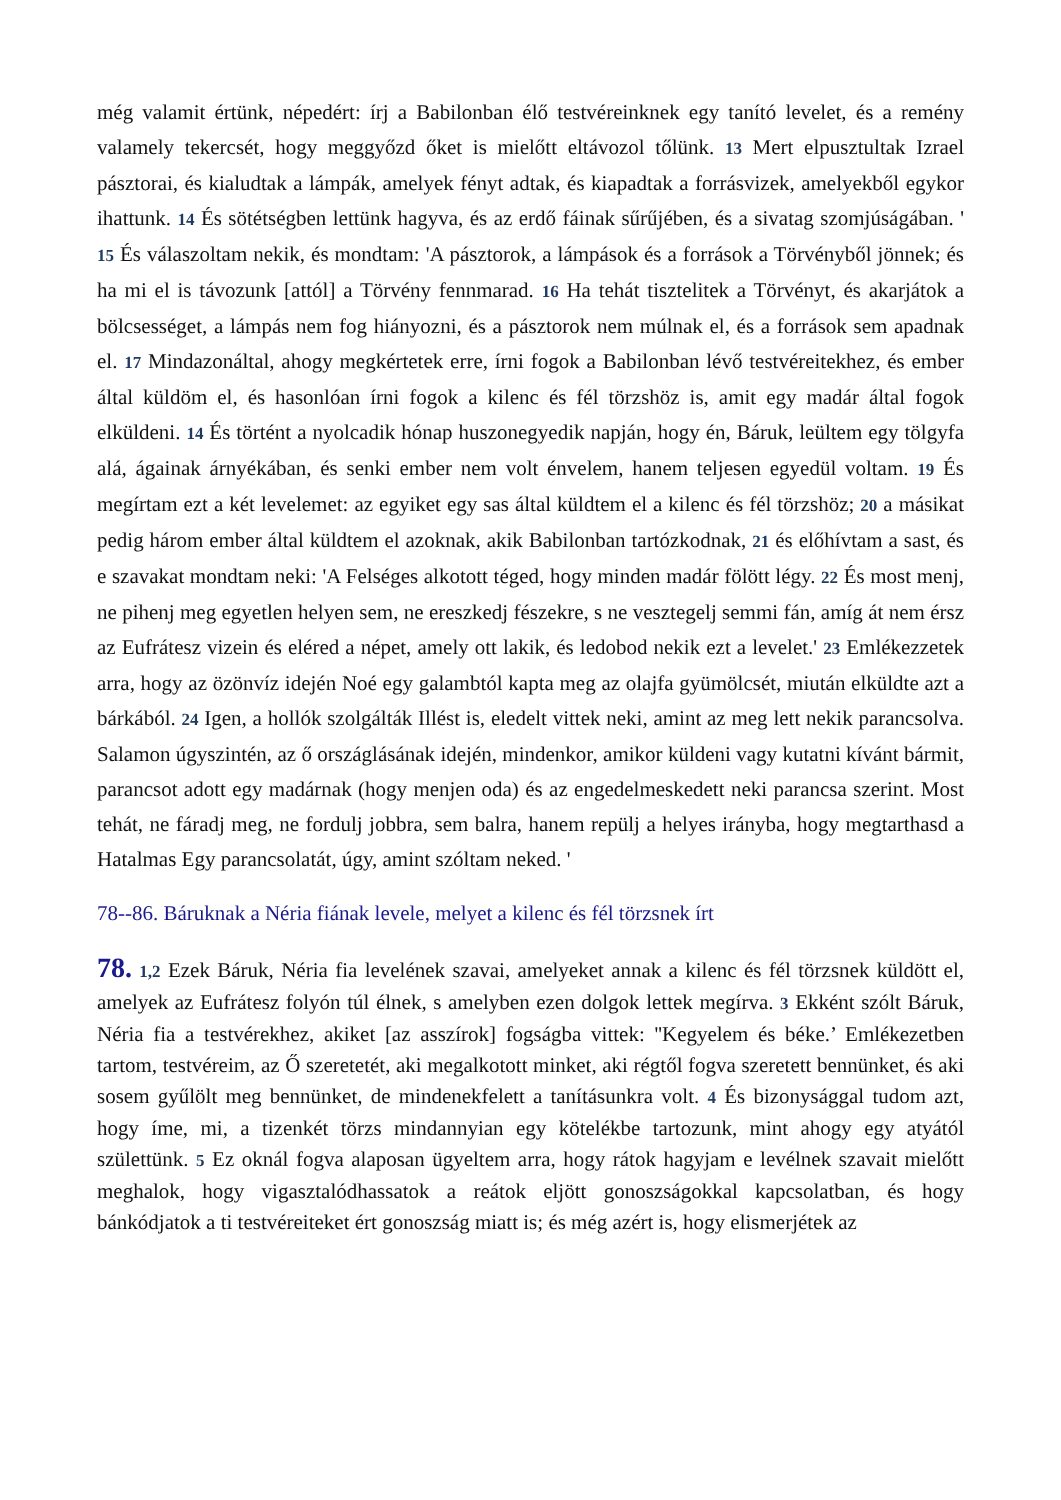még valamit értünk, népedért: írj a Babilonban élő testvéreinknek egy tanító levelet, és a remény valamely tekercsét, hogy meggyőzd őket is mielőtt eltávozol tőlünk. 13 Mert elpusztultak Izrael pásztorai, és kialudtak a lámpák, amelyek fényt adtak, és kiapadtak a forrásvizek, amelyekből egykor ihattunk. 14 És sötétségben lettünk hagyva, és az erdő fáinak sűrűjében, és a sivatag szomjúságában. ' 15 És válaszoltam nekik, és mondtam: 'A pásztorok, a lámpások és a források a Törvényből jönnek; és ha mi el is távozunk [attól] a Törvény fennmarad. 16 Ha tehát tisztelitek a Törvényt, és akarjátok a bölcsességet, a lámpás nem fog hiányozni, és a pásztorok nem múlnak el, és a források sem apadnak el. 17 Mindazonáltal, ahogy megkértetek erre, írni fogok a Babilonban lévő testvéreitekhez, és ember által küldöm el, és hasonlóan írni fogok a kilenc és fél törzshöz is, amit egy madár által fogok elküldeni. 14 És történt a nyolcadik hónap huszonegyedik napján, hogy én, Báruk, leültem egy tölgyfa alá, ágainak árnyékában, és senki ember nem volt énvelem, hanem teljesen egyedül voltam. 19 És megírtam ezt a két levelemet: az egyiket egy sas által küldtem el a kilenc és fél törzshöz; 20 a másikat pedig három ember által küldtem el azoknak, akik Babilonban tartózkodnak, 21 és előhívtam a sast, és e szavakat mondtam neki: 'A Felséges alkotott téged, hogy minden madár fölött légy. 22 És most menj, ne pihenj meg egyetlen helyen sem, ne ereszkedj fészekre, s ne vesztegelj semmi fán, amíg át nem érsz az Eufrátesz vizein és eléred a népet, amely ott lakik, és ledobod nekik ezt a levelet.' 23 Emlékezzetek arra, hogy az özönvíz idején Noé egy galambtól kapta meg az olajfa gyümölcsét, miután elküldte azt a bárkából. 24 Igen, a hollók szolgálták Illést is, eledelt vittek neki, amint az meg lett nekik parancsolva. Salamon úgyszintén, az ő országlásának idején, mindenkor, amikor küldeni vagy kutatni kívánt bármit, parancsot adott egy madárnak (hogy menjen oda) és az engedelmeskedett neki parancsa szerint. Most tehát, ne fáradj meg, ne fordulj jobbra, sem balra, hanem repülj a helyes irányba, hogy megtarthasd a Hatalmas Egy parancsolatát, úgy, amint szóltam neked. '
78--86. Báruknak a Néria fiának levele, melyet a kilenc és fél törzsnek írt
78. 1,2 Ezek Báruk, Néria fia levelének szavai, amelyeket annak a kilenc és fél törzsnek küldött el, amelyek az Eufrátesz folyón túl élnek, s amelyben ezen dolgok lettek megírva. 3 Ekként szólt Báruk, Néria fia a testvérekhez, akiket [az asszírok] fogságba vittek: ''Kegyelem és béke.’ Emlékezetben tartom, testvéreim, az Ő szeretetét, aki megalkotott minket, aki régtől fogva szeretett bennünket, és aki sosem gyűlölt meg bennünket, de mindenekfelett a tanításunkra volt. 4 És bizonysággal tudom azt, hogy íme, mi, a tizenkét törzs mindannyian egy kötelékbe tartozunk, mint ahogy egy atyától születtünk. 5 Ez oknál fogva alaposan ügyeltem arra, hogy rátok hagyjam e levélnek szavait mielőtt meghalok, hogy vigasztalódhassatok a reátok eljött gonoszságokkal kapcsolatban, és hogy bánkódjatok a ti testvéreiteket ért gonoszság miatt is; és még azért is, hogy elismerjétek az